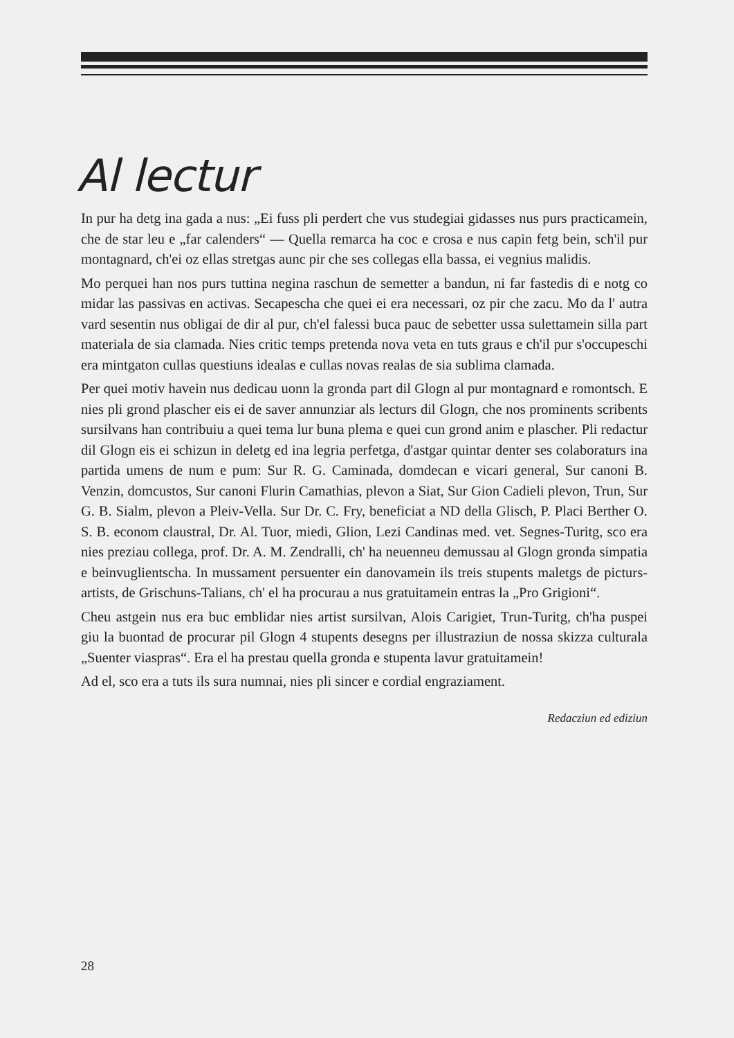Al lectur
In pur ha detg ina gada a nus: „Ei fuss pli perdert che vus studegiai gidasses nus purs practicamein, che de star leu e „far calenders“ — Quella remarca ha coc e crosa e nus capin fetg bein, sch'il pur montagnard, ch'ei oz ellas stretgas aunc pir che ses collegas ella bassa, ei vegnius malidis.
Mo perquei han nos purs tuttina negina raschun de semetter a bandun, ni far fastedis di e notg co midar las passivas en activas. Secapescha che quei ei era necessari, oz pir che zacu. Mo da l' autra vard sesentin nus obligai de dir al pur, ch'el falessi buca pauc de sebetter ussa sulettamein silla part materiala de sia clamada. Nies critic temps pretenda nova veta en tuts graus e ch'il pur s'occupeschi era mintgaton cullas questiuns idealas e cullas novas realas de sia sublima clamada.
Per quei motiv havein nus dedicau uonn la gronda part dil Glogn al pur montagnard e romontsch. E nies pli grond plascher eis ei de saver annunziar als lecturs dil Glogn, che nos prominents scribents sursilvans han contribuiu a quei tema lur buna plema e quei cun grond anim e plascher. Pli redactur dil Glogn eis ei schizun in deletg ed ina legria perfetga, d'astgar quintar denter ses colaboraturs ina partida umens de num e pum: Sur R. G. Caminada, domdecan e vicari general, Sur canoni B. Venzin, domcustos, Sur canoni Flurin Camathias, plevon a Siat, Sur Gion Cadieli plevon, Trun, Sur G. B. Sialm, plevon a Pleiv-Vella. Sur Dr. C. Fry, beneficiat a ND della Glisch, P. Placi Berther O. S. B. econom claustral, Dr. Al. Tuor, miedi, Glion, Lezi Candinas med. vet. Segnes-Turitg, sco era nies preziau collega, prof. Dr. A. M. Zendralli, ch' ha neuenneu demussau al Glogn gronda simpatia e beinvuglientscha. In mussament persuenter ein danovamein ils treis stupents maletgs de picturs-artists, de Grischuns-Talians, ch' el ha procurau a nus gratuitamein entras la „Pro Grigioni“.
Cheu astgein nus era buc emblidar nies artist sursilvan, Alois Carigiet, Trun-Turitg, ch'ha puspei giu la buontad de procurar pil Glogn 4 stupents desegns per illustraziun de nossa skizza culturala „Suenter viaspras“. Era el ha prestau quella gronda e stupenta lavur gratuitamein!
Ad el, sco era a tuts ils sura numnai, nies pli sincer e cordial engraziament.
Redacziun ed ediziun
28